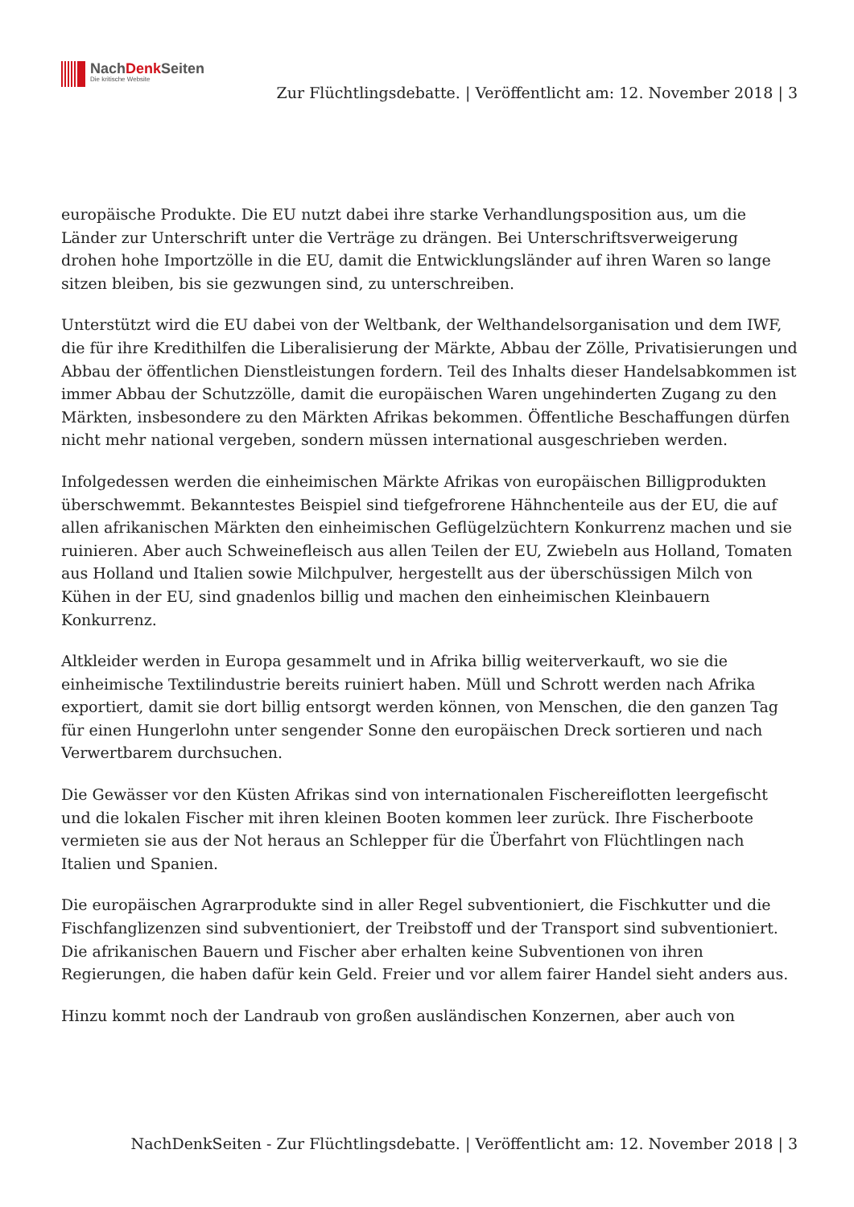NachDenk Seiten
Die kritische Website
Zur Flüchtlingsdebatte. | Veröffentlicht am: 12. November 2018 | 3
europäische Produkte. Die EU nutzt dabei ihre starke Verhandlungsposition aus, um die Länder zur Unterschrift unter die Verträge zu drängen. Bei Unterschriftsverweigerung drohen hohe Importzölle in die EU, damit die Entwicklungsländer auf ihren Waren so lange sitzen bleiben, bis sie gezwungen sind, zu unterschreiben.
Unterstützt wird die EU dabei von der Weltbank, der Welthandelsorganisation und dem IWF, die für ihre Kredithilfen die Liberalisierung der Märkte, Abbau der Zölle, Privatisierungen und Abbau der öffentlichen Dienstleistungen fordern. Teil des Inhalts dieser Handelsabkommen ist immer Abbau der Schutzzölle, damit die europäischen Waren ungehinderten Zugang zu den Märkten, insbesondere zu den Märkten Afrikas bekommen. Öffentliche Beschaffungen dürfen nicht mehr national vergeben, sondern müssen international ausgeschrieben werden.
Infolgedessen werden die einheimischen Märkte Afrikas von europäischen Billigprodukten überschwemmt. Bekanntestes Beispiel sind tiefgefrorene Hähnchenteile aus der EU, die auf allen afrikanischen Märkten den einheimischen Geflügelzüchtern Konkurrenz machen und sie ruinieren. Aber auch Schweinefleisch aus allen Teilen der EU, Zwiebeln aus Holland, Tomaten aus Holland und Italien sowie Milchpulver, hergestellt aus der überschüssigen Milch von Kühen in der EU, sind gnadenlos billig und machen den einheimischen Kleinbauern Konkurrenz.
Altkleider werden in Europa gesammelt und in Afrika billig weiterverkauft, wo sie die einheimische Textilindustrie bereits ruiniert haben. Müll und Schrott werden nach Afrika exportiert, damit sie dort billig entsorgt werden können, von Menschen, die den ganzen Tag für einen Hungerlohn unter sengender Sonne den europäischen Dreck sortieren und nach Verwertbarem durchsuchen.
Die Gewässer vor den Küsten Afrikas sind von internationalen Fischereiflotten leergefischt und die lokalen Fischer mit ihren kleinen Booten kommen leer zurück. Ihre Fischerboote vermieten sie aus der Not heraus an Schlepper für die Überfahrt von Flüchtlingen nach Italien und Spanien.
Die europäischen Agrarprodukte sind in aller Regel subventioniert, die Fischkutter und die Fischfanglizenzen sind subventioniert, der Treibstoff und der Transport sind subventioniert. Die afrikanischen Bauern und Fischer aber erhalten keine Subventionen von ihren Regierungen, die haben dafür kein Geld. Freier und vor allem fairer Handel sieht anders aus.
Hinzu kommt noch der Landraub von großen ausländischen Konzernen, aber auch von
NachDenkSeiten - Zur Flüchtlingsdebatte. | Veröffentlicht am: 12. November 2018 | 3